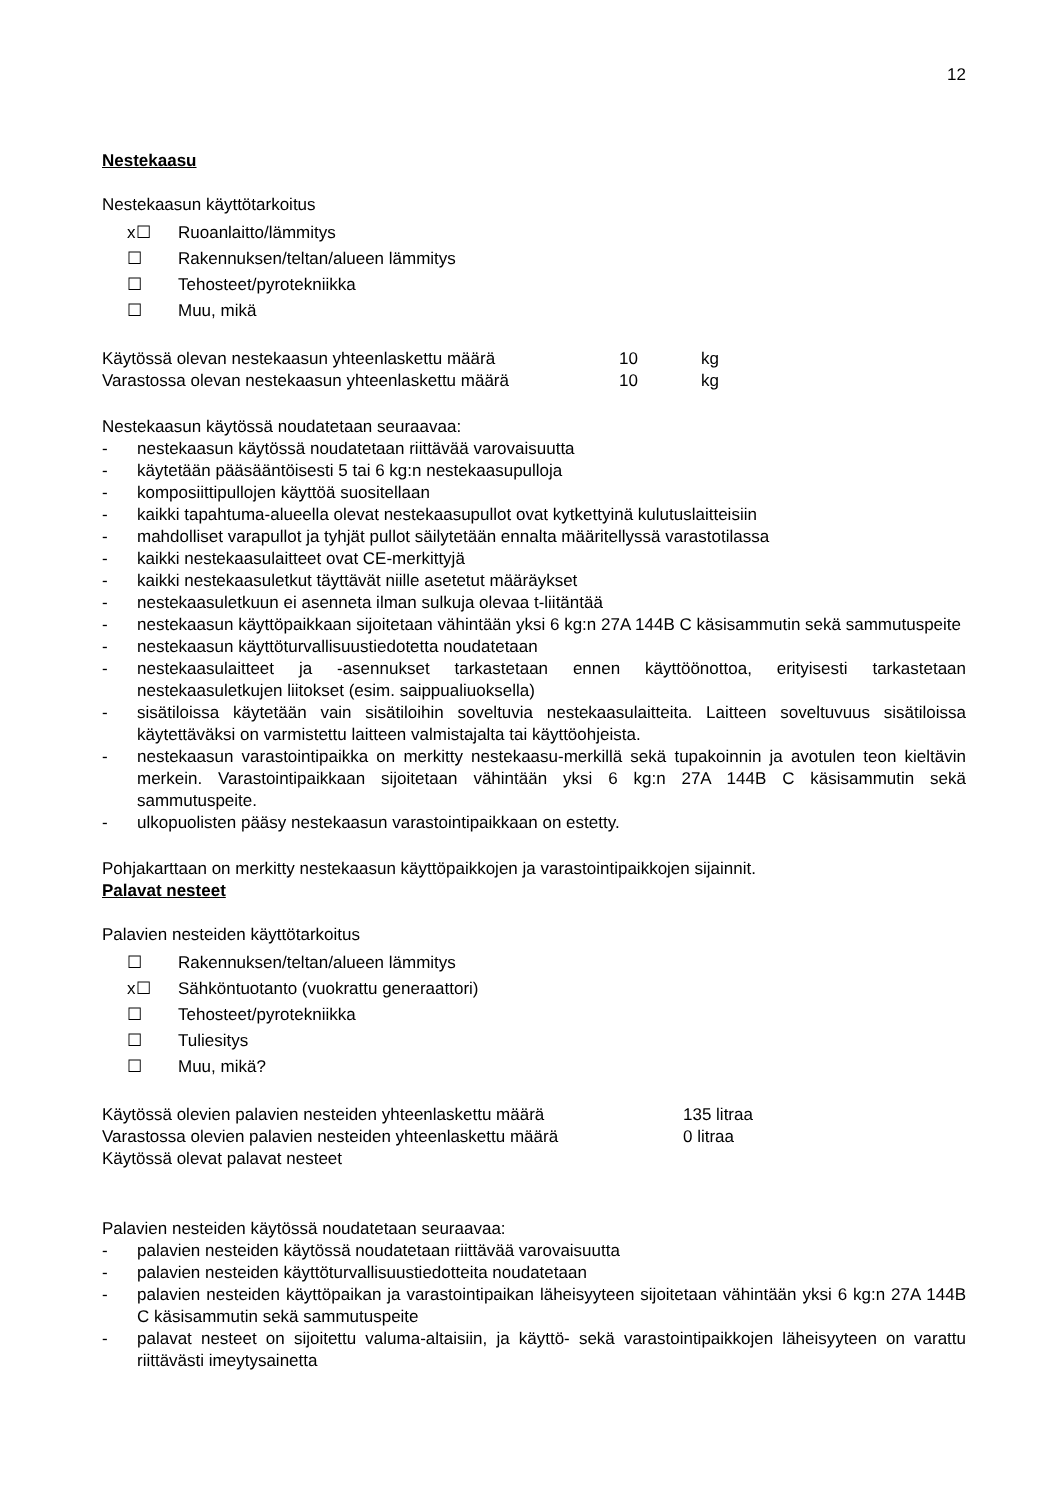12
Nestekaasu
Nestekaasun käyttötarkoitus
x☐ Ruoanlaitto/lämmitys
☐ Rakennuksen/teltan/alueen lämmitys
☐ Tehosteet/pyrotekniikka
☐ Muu, mikä
Käytössä olevan nestekaasun yhteenlaskettu määrä 10 kg
Varastossa olevan nestekaasun yhteenlaskettu määrä 10 kg
Nestekaasun käytössä noudatetaan seuraavaa:
- nestekaasun käytössä noudatetaan riittävää varovaisuutta
- käytetään pääsääntöisesti 5 tai 6 kg:n nestekaasupulloja
- komposiittipullojen käyttöä suositellaan
- kaikki tapahtuma-alueella olevat nestekaasupullot ovat kytkettyinä kulutuslaitteisiin
- mahdolliset varapullot ja tyhjät pullot säilytetään ennalta määritellyssä varastotilassa
- kaikki nestekaasulaitteet ovat CE-merkittyjä
- kaikki nestekaasuletkut täyttävät niille asetetut määräykset
- nestekaasuletkuun ei asenneta ilman sulkuja olevaa t-liitäntää
- nestekaasun käyttöpaikkaan sijoitetaan vähintään yksi 6 kg:n 27A 144B C käsisammutin sekä sammutuspeite
- nestekaasun käyttöturvallisuustiedotetta noudatetaan
- nestekaasulaitteet ja -asennukset tarkastetaan ennen käyttöönottoa, erityisesti tarkastetaan nestekaasuletkujen liitokset (esim. saippualiuoksella)
- sisätiloissa käytetään vain sisätiloihin soveltuvia nestekaasulaitteita. Laitteen soveltuvuus sisätiloissa käytettäväksi on varmistettu laitteen valmistajalta tai käyttöohjeista.
- nestekaasun varastointipaikka on merkitty nestekaasu-merkillä sekä tupakoinnin ja avotulen teon kieltävin merkein. Varastointipaikkaan sijoitetaan vähintään yksi 6 kg:n 27A 144B C käsisammutin sekä sammutuspeite.
- ulkopuolisten pääsy nestekaasun varastointipaikkaan on estetty.
Pohjakarttaan on merkitty nestekaasun käyttöpaikkojen ja varastointipaikkojen sijainnit.
Palavat nesteet
Palavien nesteiden käyttötarkoitus
☐ Rakennuksen/teltan/alueen lämmitys
x☐ Sähköntuotanto (vuokrattu generaattori)
☐ Tehosteet/pyrotekniikka
☐ Tuliesitys
☐ Muu, mikä?
Käytössä olevien palavien nesteiden yhteenlaskettu määrä 135 litraa
Varastossa olevien palavien nesteiden yhteenlaskettu määrä 0 litraa
Käytössä olevat palavat nesteet
Palavien nesteiden käytössä noudatetaan seuraavaa:
- palavien nesteiden käytössä noudatetaan riittävää varovaisuutta
- palavien nesteiden käyttöturvallisuustiedotteita noudatetaan
- palavien nesteiden käyttöpaikan ja varastointipaikan läheisyyteen sijoitetaan vähintään yksi 6 kg:n 27A 144B C käsisammutin sekä sammutuspeite
- palavat nesteet on sijoitettu valuma-altaisiin, ja käyttö- sekä varastointipaikkojen läheisyyteen on varattu riittävästi imeytysainetta